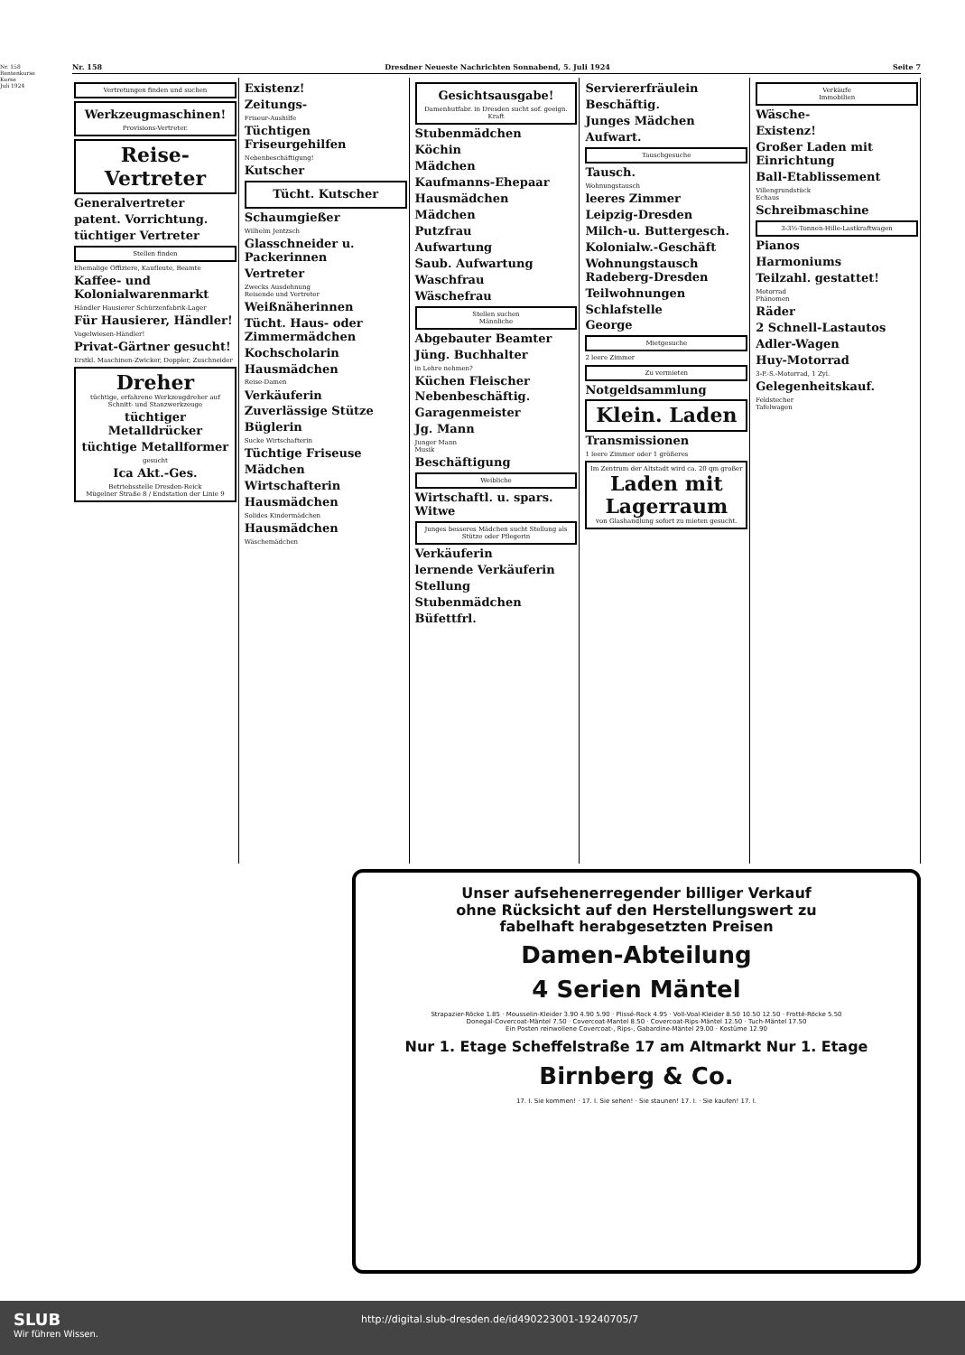Nr. 158
Rentenkurse
Kurse
Juli 1924
Nr. 158 Dresdner Neueste Nachrichten Sonnabend, 5. Juli 1924 Seite 7
Vertretungen finden und suchen
Werkzeugmaschinen!
Provisions-Vertreter.
Reise-Vertreter
Generalvertreter
patent. Vorrichtung.
tüchtiger Vertreter
Stellen finden
Ehemalige Offiziere, Kaufleute, Beamte
Kaffee- und Kolonialwarenmarkt
Händler Hausierer Schürzenfabrik-Lager
Für Hausierer, Händler!
Vogelwiesen-Händler!
Privat-Gärtner gesucht!
Erstkl. Maschinen-Zwicker, Doppler, Zuschneider
Dreher
tüchtige, erfahrene Werkzeugdreher auf Schnitt- und Stanzwerkzeuge
tüchtiger Metalldrücker
tüchtige Metallformer
gesucht
Ica Akt.-Ges.
Betriebsstelle Dresden-Reick
Mügelner Straße 8 / Endstation der Linie 9
Existenz!
Zeitungs-
Friseur-Aushilfe
Tüchtigen Friseurgehilfen
Nebenbeschäftigung!
Kutscher
Tücht. Kutscher
Schaumgießer
Wilhelm Jentzsch
Glasschneider u. Packerinnen
Vertreter
Zwecks Ausdehnung
Reisende und Vertreter
Weißnäherinnen
Tücht. Haus- oder Zimmermädchen
Kochscholarin
Hausmädchen
Reise-Damen
Verkäuferin
Zuverlässige Stütze
Büglerin
Sucke Wirtschafterin
Tüchtige Friseuse
Mädchen
Wirtschafterin
Hausmädchen
Solides Kindermädchen
Hausmädchen
Wäschemädchen
Gesichtsausgabe!
Damenhutfabr. in Dresden sucht sof. geeign. Kraft
Stubenmädchen
Köchin
Mädchen
Kaufmanns-Ehepaar
Hausmädchen
Mädchen
Putzfrau
Aufwartung
Saub. Aufwartung
Waschfrau
Wäschefrau
Stellen suchen
Männliche
Abgebauter Beamter
Jüng. Buchhalter
in Lehre nehmen?
Küchen Fleischer
Nebenbeschäftig.
Garagenmeister
Jg. Mann
Junger Mann
Musik
Beschäftigung
Weibliche
Wirtschaftl. u. spars. Witwe
Junges besseres Mädchen sucht Stellung als Stütze oder Pflegerin
Verkäuferin
lernende Verkäuferin
Stellung
Stubenmädchen
Büfettfrl.
Serviererfräulein
Beschäftig.
Junges Mädchen
Aufwart.
Tauschgesuche
Tausch.
Wohnungstausch
leeres Zimmer
Leipzig-Dresden
Milch-u. Buttergesch.
Kolonialw.-Geschäft
Wohnungstausch Radeberg-Dresden
Teilwohnungen
Schlafstelle
George
Mietgesuche
2 leere Zimmer
Zu vermieten
Notgeldsammlung
Klein. Laden
Transmissionen
1 leere Zimmer oder 1 größeres
Im Zentrum der Altstadt wird ca. 20 qm großer
Laden mit Lagerraum
von Glashandlung sofort zu mieten gesucht.
Verkäufe
Immobilien
Wäsche-
Existenz!
Großer Laden mit Einrichtung
Ball-Etablissement
Villengrundstück
Echaus
Schreibmaschine
3-3½-Tonnen-Hille-Lastkraftwagen
Pianos
Harmoniums
Teilzahl. gestattet!
Motorrad
Phänomen
Räder
2 Schnell-Lastautos
Adler-Wagen
Huy-Motorrad
3-P.-S.-Motorrad, 1 Zyl.
Gelegenheitskauf.
Feldstecher
Tafelwagen
Unser aufsehenerregender billiger Verkauf
ohne Rücksicht auf den Herstellungswert zu
fabelhaft herabgesetzten Preisen
Damen-Abteilung
4 Serien Mäntel
Strapazier-Röcke 1.85 · Mousselin-Kleider 3.90 4.90 5.90 · Plissé-Rock 4.95 · Voll-Voal-Kleider 8.50 10.50 12.50 · Frotté-Röcke 5.50
Donegal-Covercoat-Mäntel 7.50 · Covercoat-Mantel 8.50 · Covercoat-Rips-Mäntel 12.50 · Tuch-Mäntel 17.50
Ein Posten reinwollene Covercoat-, Rips-, Gabardine-Mäntel 29.00 · Kostüme 12.90
Nur 1. Etage Scheffelstraße 17 am Altmarkt Nur 1. Etage
Birnberg & Co.
17. I. Sie kommen! · 17. I. Sie sehen! · Sie staunen! 17. I. · Sie kaufen! 17. I.
SLUB
Wir führen Wissen.
http://digital.slub-dresden.de/id490223001-19240705/7